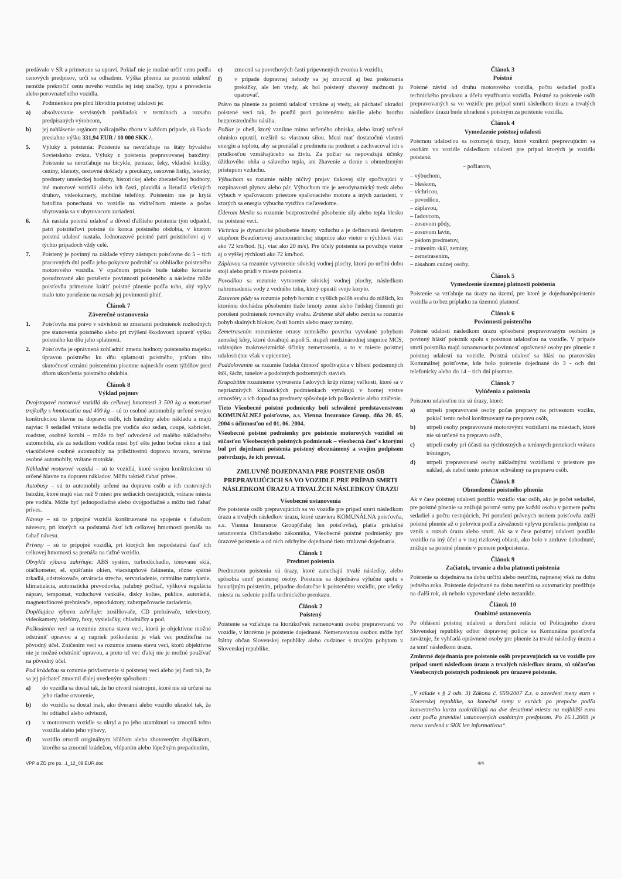predávalo v SR a primerane sa upraví. Pokiaľ nie je možné určiť cenu podľa cenových predpisov, určí sa odhadom. Výška plnenia za poistnú udalosť nemôže prekročiť cenu nového vozidla tej istej značky, typu a prevedenia alebo porovnateľného vozidla.
4. Podmienkou pre plnú likviditu poistnej udalosti je:
a) absolvovanie servisných prehliadok v termínoch a rozsahu predpísaných výrobcom,
b) jej nahlásenie orgánom policajného zboru v každom prípade, ak škoda presiahne výšku 331,94 EUR / 10 000 SKK /.
5. Výluky z poistenia: Poistenie sa nevzťahuje na štáty bývalého Sovietskeho zväzu. Výluky z poistenia prepravovanej batožiny: Poistenie sa nevzťahuje na bicykle, peniaze, šeky, vkladné knižky, ceniny, klenoty, cestovné doklady a preukazy, cestovné listky, letenky, predmety umeleckej hodnoty, historickej alebo zberateľskej hodnoty, iné motorové vozidlá alebo ich časti, plavidlá a lietadlá všetkých druhov, videokamery, mobilné telefóny. Poistením nie je krytá batožina ponechaná vo vozidle na viditeľnom mieste a počas ubytovania sa v ubytovacom zariadení.
6. Ak nastala poistná udalosť a dôvod ďalšieho poistenia tým odpadol, patrí poistiteľovi poistné do konca poistného obdobia, v ktorom poistná udalosť nastala. Jednorazové poistné patrí poistiteľovi aj v týchto prípadoch vždy celé.
7. Poistený je povinný na základe výzvy zástupcu poisťovne do 5 – tich pracovných dní podľa jeho pokynov podrobiť sa obhliadke poisteného motorového vozidla. V opačnom prípade bude takého konanie posudzované ako porušenie povinností poisteného a následne môže poisťovňa primerane krátiť poistné plnenie podľa toho, aký vplyv malo toto porušenie na rozsah jej povinnosti plniť.
Článok 7
Záverečné ustanovenia
1. Poisťovňa má právo v súvislosti so zmenami podmienok rozhodných pre stanovenia poistného alebo pri zvýšení škodovosti upraviť výšku poistného ku dňu jeho splatnosti.
2. Poisťovňa je oprávnená zohľadniť zmenu hodnoty poisteného majetku úpravou poistného ku dňu splatnosti poistného, pričom túto skutočnosť oznámi poistenému písomne najneskôr osem týždňov pred dňom ukončenia poistného obdobia.
Článok 8
Výklad pojmov
Dvojstopové motorové vozidlá do celkovej hmotnosti 3 500 kg a motorové trojkolky s hmotnosťou nad 400 kg – sú to osobné automobily určené svojou konštrukciou hlavne na dopravu osôb, ich batožiny alebo nákladu a majú najviac 9 sedadiel vrátane sedadla pre vodiča ako sedan, coupé, kabriolet, roadster, osobné kombi – môže to byť odvodené od malého nákladného automobilu, ale za sedadlom vodiča musí byť ešte jedno bočné okno a tiež viacúčelové osobné automobily na príležitostnú dopravu tovaru, terénne osobné automobily, vrátane motokár.
Nákladné motorové vozidlá – sú to vozidlá, ktoré svojou konštrukciou sú určené hlavne na dopravu nákladov. Môžu taktiež ťahať príves.
Autobusy – sú to automobily určené na dopravu osôb a ich cestovných batožín, ktoré majú viac než 9 miest pre sediacich cestujúcich, vrátane miesta pre vodiča. Môže byť jednopodlažné alebo dvojpodlažné a môžu tiež ťahať príves.
Návesy – sú to prípojné vozidlá konštruované na spojenie s ťahačom návesov, pri ktorých sa podstatná časť ich celkovej hmotnosti prenáša na ťahač návesu.
Prívesy – sú to prípojné vozidlá, pri ktorých len nepodstatná časť ich celkovej hmotnosti sa prenáša na ťažné vozidlo.
Obvyklá výbava zahŕňuje: ABS systém, turbodúchadlo, tónované sklá, otáčkometer, el. spúšťanie okien, viacstupňové čalúnenia, rôzne spätné zrkadlá, odstrekovače, otváracia strecha, servoriadenie, centrálne zamykanie, klimatizácia, automatická prevodovka, palubný počítač, výšková regulácia náprav, tempomat, vzduchové vankúše, disky kolies, puklice, autorádiá, magnetofónové prehrávače, reproduktory, zabezpečovacie zariadenia.
Doplňujúca výbava zahŕňuje: zosilňovače, CD prehrávače, televízory, videokamery, telefóny, faxy, vysielačky, chladničky a pod.
Poškodením veci sa rozumie zmena stavu veci, ktorú je objektívne možné odstrániť opravou a aj napriek poškodeniu je však vec použiteľná na pôvodný účel. Zničením veci sa rozumie zmena stavu veci, ktorú objektívne nie je možné odstrániť opravou, a preto už vec ďalej nie je možné používať na pôvodný účel.
Pod krádežou sa rozumie privlastnenie si poistenej veci alebo jej časti tak, že sa jej páchateľ zmocnil ďalej uvedeným spôsobom :
a) do vozidla sa dostal tak, že ho otvoril nástrojmi, ktoré nie sú určené na jeho riadne otvorenie,
b) do vozidla sa dostal inak, ako dverami alebo vozidlo ukradol tak, že ho odtiahol alebo odviezol,
c) v motorovom vozidle sa ukryl a po jeho uzamknutí sa zmocnil tohto vozidla alebo jeho výbavy,
d) vozidlo otvoril originálnym kľúčom alebo zhotoveným duplikátom, ktorého sa zmocnil krádežou, vlúpaním alebo lúpežným prepadnutím,
e) zmocnil sa povrchových častí pripevnených zvonku k vozidlu,
f) v prípade dopravnej nehody sa jej zmocnil aj bez prekonania prekážky, ale len vtedy, ak bol poistený zbavený možnosti ju opatrovať.
Právo na plnenie za poistnú udalosť vznikne aj vtedy, ak páchateľ ukradol poistené veci tak, že použil proti poistenému násilie alebo hrozbu bezprostredného násilia.
Požiar je oheň, ktorý vznikne mimo určeného ohniska, alebo ktorý určené ohnisko opustil, rozšíril sa vlastnou silou. Musí mať dostatočnú vlastnú energiu a teplotu, aby sa prenášal z predmetu na predmet a zachvacoval ich s prudkosťou vzmáhajúceho sa živlu. Za požiar sa nepovažujú účinky úžitkového ohňa a sálavého tepla, ani žhavenie a tlenie s obmedzeným prístupom vzduchu.
Výbuchom sa rozumie náhly ničivý prejav tlakovej sily spočívajúci v rozpínavosti plynov alebo pár. Výbuchom nie je aerodynamický tresk alebo výbuch v spaľovacom priestore spaľovacieho motora a iných zariadení, v ktorých sa energia výbuchu využíva cieľavedome.
Úderom blesku sa rozumie bezprostredné pôsobenie sily alebo tepla blesku na poistené veci.
Víchrica je dynamické pôsobenie hmoty vzduchu a je definovaná deviatym stupňom Beaufortovej anemometrickej stupnice ako vietor o rýchlosti viac ako 72 km/hod. (t.j. viac ako 20 m/s). Pre účely poistenia sa považuje vietor aj o vyššej rýchlosti ako 72 km/hod.
Záplavou sa rozumie vytvorenie súvislej vodnej plochy, ktorá po určitú dobu stojí alebo prúdi v mieste poistenia.
Povodňou sa rozumie vytvorenie súvislej vodnej plochy, následkom nahromadenia vody z vodného toku, ktorý opustil svoje koryto.
Zosuvom pôdy sa rozumie pohyb hornín z vyšších polôh svahu do nižších, ku ktorému dochádza pôsobením tiaže hmoty zeme alebo ľudskej činnosti pri porušení podmienok rovnováhy svahu. Zrútenie skál alebo zemín sa rozumie pohyb skalných blokov, častí hornín alebo masy zeminy.
Zemetrasením rozumieme otrasy zemského povrchu vyvolané pohybom zemskej kôry, ktoré dosahujú aspoň 5. stupeň medzinárodnej stupnice MCS, udávajúce makroseizmické účinky zemetrasenia, a to v mieste poistnej udalosti (nie však v epicentre).
Poddolovaním sa rozumie ľudská činnosť spočívajúca v hĺbení podzemných štôl, šácht, tunelov a podobných podzemných stavieb.
Krupobitím rozumieme vytvorenie ľadových krúp rôznej veľkosti, ktoré sa v nepriaznivých klimatických podmienkach vytvárajú v hornej vrstve atmosféry a ich dopad na predmety spôsobuje ich poškodenie alebo zničenie.
Tieto Všeobecné poistné podmienky boli schválené predstavenstvom KOMUNÁLNEJ poisťovne, a.s. Vienna Insurance Group, dňa 20. 05. 2004 s účinnosťou od 01. 06. 2004.
Všeobecné poistné podmienky pre poistenie motorových vozidiel sú súčasťou Všeobecných poistných podmienok – všeobecná časť s ktorými bol pri dojednaní poistenia poistený oboznámený a svojím podpisom potvrdzuje, že ich prevzal.
ZMLUVNÉ DOJEDNANIA PRE POISTENIE OSÔB PREPRAVUJÚCICH SA VO VOZIDLE PRE PRÍPAD SMRTI NÁSLEDKOM ÚRAZU A TRVALŽCH NÁSLEDKOV ÚRAZU
Všeobecné ustanovenia
Pre poistenie osôb prepravujúcich sa vo vozidle pre prípad smrti následkom úrazu a trvalých následkov úrazu, ktoré uzaviera KOMUNÁLNA poisťovňa, a.s. Vienna Insurance Group(ďalej len poisťovňa), platia príslušné ustanovenia Občianskeho zákonníka, Všeobecné poistné podmienky pre úrazové poistenie a od nich odchylne dojednané tieto zmluvné dojednania.
Článok 1
Predmet poistenia
Predmetom poistenia sú úrazy, ktoré zanechajú trvalé následky, alebo spôsobia smrť poistenej osoby. Poistenie sa dojednáva výlučne spolu s havarijným poistením, prípadne dodatočne k poistenému vozidlu, pre všetky miesta na sedenie podľa technického preukazu.
Článok 2
Poistený
Poistenie sa vzťahuje na ktorúkoľvek nemenovanú osobu prepravovanú vo vozidle, v ktorému je poistenie dojednané. Nemenovanou osobou môže byť štátny občan Slovenskej republiky alebo cudzinec s trvalým pobytom v Slovenskej republike.
Článok 3
Poistné
Poistné závisí od druhu motorového vozidla, počtu sedadiel podľa technického preukazu a účelu využívania vozidla. Poistné za poistenie osôb prepravovaných sa vo vozidle pre prípad smrti následkom úrazu a trvalých následkov úrazu bude uhradené s poistným za poistenie vozidla.
Článok 4
Vymedzenie poistnej udalosti
Poistnou udalosťou sa rozumejú úrazy, ktoré vzniknú prepravujúcim sa osobám vo vozidle následkom udalosti pre prípad ktorých je vozidlo poistené:
– požiarom,
– výbuchom,
– bleskom,
– víchricou,
– povodňou,
– záplavou,
– ľadovcom,
– zosuvom pôdy,
– zosuvom lavín,
– pádom predmetov,
– zrútením skál, zeminy,
– zemetrasením,
– zásahom cudzej osoby.
Článok 5
Vymedzenie územnej platnosti poistenia
Poistenie sa vzťahuje na úrazy na území, pre ktoré je dojednanépoistenie vozidla a to bez príplatku za územnú platnosť.
Článok 6
Povinnosti poisteného
Poistné udalosti následkom úrazu spôsobené prepravovaným osobám je povinný hlásiť poistník spolu s poistnou udalosťou na vozidle. V prípade smrti poistníka majú oznamovaciu povinnosť oprávnené osoby pre plnenie z poistnej udalosti na vozidle. Poistná udalosť sa hlási na pracovisku Komunálnej poisťovne, kde bolo poistenie dojednané do 3 - och dní telefonicky alebo do 14 – tich dní písomne.
Článok 7
Vylúčenia z poistenia
Poistnou udalosťou nie sú úrazy, ktoré:
a) utrpeli prepravované osoby počas prepravy na prívesnom voziku, pokiaľ tento nebol konštruovaný na prepravu osôb,
b) utrpeli osoby prepravované motorovými vozidlami na miestach, ktoré nie sú určené na prepravu osôb,
c) utrpeli osoby pri účasti na rýchlostných a terénnych pretekoch vrátane tréningov,
d) utrpeli prepravované osoby nákladnými vozidlami v priestore pre náklad, ak nebol tento priestor schválený na prepravu osôb.
Článok 8
Obmedzenie poistného plnenia
Ak v čase poistnej udalosti použilo vozidlo viac osôb, ako je počet sedadiel, pre poistné plnenie sa znižujú poistné sumy pre každú osobu v pomere počtu sedadiel a počtu cestujúcich. Pri porušení právnych noriem poisťovňa zníži poistné plnenie až o polovicu podľa závažnosti vplyvu porušenia predpisu na vznik a rozsah úrazu alebo smrti. Ak sa v čase poistnej udalosti použilo vozidlo na iný účel a v inej rizikovej oblasti, ako bolo v zmluve dohodnuté, znižuje sa poistné plnenie v pomere podpoistenia.
Článok 9
Začiatok, trvanie a doba platnosti poistenia
Poistenie sa dojednáva na dobu určitú alebo neurčitú, najmenej však na dobu jedného roka. Poistenie dojednané na dobu neurčitú sa automaticky predlžuje na ďalší rok, ak nebolo vypovedané alebo nezaniklo.
Článok 10
Osobitné ustanovenia
Po ohlásení poistnej udalosti a doručení relácie od Policajného zboru Slovenskej republiky odbor dopravnej polície sa Komunálna poisťovňa zaväzuje, že vyhľadá oprávnené osoby pre plnenie za trvalé následky úrazu a za smrť následkom úrazu.
Zmluvné dojednania pre poistenie osôb prepravujúcich sa vo vozidle pre prípad smrti následkom úrazu a trvalých následkov úrazu, sú súčasťou Všeobecných poistných podmienok pre úrazové poistenie.
„V súlade s § 2 ods. 3) Zákona č. 659/2007 Z.z. o zavedení meny euro v Slovenskej republike, sa konečné sumy v eurách po prepočte podľa konverzného kurzu zaokrúhľujú na dve desatinné miesta na najbližší euro cent podľa pravidiel ustanovených osobitným predpisom. Po 16.1.2009 je mena uvedená v SKK len informatívna“.
VPP a ZD pre po...1_12_08 EUR.doc
4/4